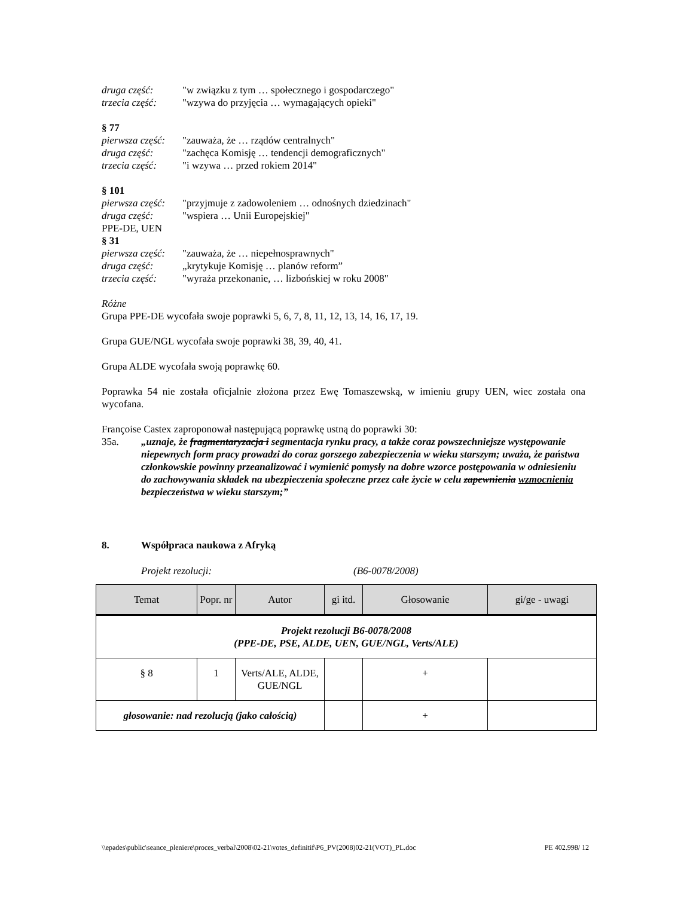druga część: "w związku z tym … społecznego i gospodarczego"
trzecia część: "wzywa do przyjęcia … wymagających opieki"
§ 77
pierwsza część: "zauważa, że … rządów centralnych"
druga część: "zachęca Komisję … tendencji demograficznych"
trzecia część: "i wzywa … przed rokiem 2014"
§ 101
pierwsza część: "przyjmuje z zadowoleniem … odnośnych dziedzinach"
druga część: "wspiera … Unii Europejskiej"
PPE-DE, UEN
§ 31
pierwsza część: "zauważa, że … niepełnosprawnych"
druga część: „krytykuje Komisję … planów reform”
trzecia część: "wyraża przekonanie, … lizbońskiej w roku 2008"
Różne
Grupa PPE-DE wycofała swoje poprawki 5, 6, 7, 8, 11, 12, 13, 14, 16, 17, 19.
Grupa GUE/NGL wycofała swoje poprawki 38, 39, 40, 41.
Grupa ALDE wycofała swoją poprawkę 60.
Poprawka 54 nie została oficjalnie złożona przez Ewę Tomaszewską, w imieniu grupy UEN, wiec została ona wycofana.
Françoise Castex zaproponował następującą poprawkę ustną do poprawki 30:
35a. „uznaje, że fragmentaryzacja i segmentacja rynku pracy, a także coraz powszechniejsze występowanie niepewnych form pracy prowadzi do coraz gorszego zabezpieczenia w wieku starszym; uważa, że państwa członkowskie powinny przeanalizować i wymienić pomysły na dobre wzorce postępowania w odniesieniu do zachowywania składek na ubezpieczenia społeczne przez całe życie w celu zapewnienia wzmocnienia bezpieczeństwa w wieku starszym;”
8. Współpraca naukowa z Afryką
Projekt rezolucji: (B6-0078/2008)
| Temat | Popr. nr | Autor | gi itd. | Głosowanie | gi/ge - uwagi |
| --- | --- | --- | --- | --- | --- |
| Projekt rezolucji B6-0078/2008 (PPE-DE, PSE, ALDE, UEN, GUE/NGL, Verts/ALE) | | | | | |
| § 8 | 1 | Verts/ALE, ALDE, GUE/NGL | | + | |
| głosowanie: nad rezolucją (jako całością) | | | | + | |
\\epades\public\seance_pleniere\proces_verbal\2008\02-21\votes_definitif\P6_PV(2008)02-21(VOT)_PL.doc PE 402.998/ 12